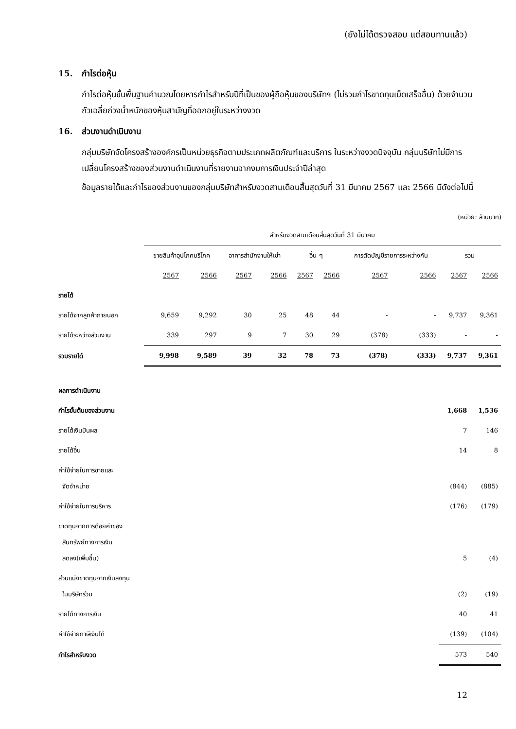(ยังไม่ได้ตรวจสอบ แต่สอบทานแล้ว)
15. กำไรต่อหุ้น
กำไรต่อหุ้นขั้นพื้นฐานคำนวณโดยหารกำไรสำหรับปีที่เป็นของผู้ถือหุ้นของบริษัทฯ (ไม่รวมกำไรขาดทุนเบ็ดเสร็จอื่น) ด้วยจำนวนถัวเฉลี่ยถ่วงน้ำหนักของหุ้นสามัญที่ออกอยู่ในระหว่างงวด
16. ส่วนงานดำเนินงาน
กลุ่มบริษัทจัดโครงสร้างองค์กรเป็นหน่วยธุรกิจตามประเภทผลิตภัณฑ์และบริการ ในระหว่างงวดปัจจุบัน กลุ่มบริษัทไม่มีการเปลี่ยนโครงสร้างของส่วนงานดำเนินงานที่รายงานจากงบการเงินประจำปีล่าสุด
ข้อมูลรายได้และกำไรของส่วนงานของกลุ่มบริษัทสำหรับงวดสามเดือนสิ้นสุดวันที่ 31 มีนาคม 2567 และ 2566 มีดังต่อไปนี้
(หน่วย: ล้านบาท)
| | สำหรับงวดสามเดือนสิ้นสุดวันที่ 31 มีนาคม | | | | | | | | | |
| --- | --- | --- | --- | --- | --- | --- | --- | --- | --- | --- |
| | ขายสินค้าอุปโภคบริโภค | | อาคารสำนักงานให้เช่า | | อื่น ๆ | | การตัดบัญชีรายการระหว่างกัน | | รวม | |
| | 2567 | 2566 | 2567 | 2566 | 2567 | 2566 | 2567 | 2566 | 2567 | 2566 |
| รายได้ | | | | | | | | | | |
| รายได้จากลูกค้าภายนอก | 9,659 | 9,292 | 30 | 25 | 48 | 44 | - | - | 9,737 | 9,361 |
| รายได้ระหว่างส่วนงาน | 339 | 297 | 9 | 7 | 30 | 29 | (378) | (333) | - | - |
| รวมรายได้ | 9,998 | 9,589 | 39 | 32 | 78 | 73 | (378) | (333) | 9,737 | 9,361 |
| ผลการดำเนินงาน | | | | | | | | | | |
| กำไรขั้นต้นของส่วนงาน | | | | | | | | | 1,668 | 1,536 |
| รายได้เงินปันผล | | | | | | | | | 7 | 146 |
| รายได้อื่น | | | | | | | | | 14 | 8 |
| ค่าใช้จ่ายในการขายและ จัดจำหน่าย | | | | | | | | | (844) | (885) |
| ค่าใช้จ่ายในการบริหาร | | | | | | | | | (176) | (179) |
| ขาดทุนจากการด้อยค่าของ สินทรัพย์ทางการเงิน ลดลง(เพิ่มขึ้น) | | | | | | | | | 5 | (4) |
| ส่วนแบ่งขาดทุนจากเงินลงทุน ในบริษัทร่วม | | | | | | | | | (2) | (19) |
| รายได้ทางการเงิน | | | | | | | | | 40 | 41 |
| ค่าใช้จ่ายภาษีเงินได้ | | | | | | | | | (139) | (104) |
| กำไรสำหรับงวด | | | | | | | | | 573 | 540 |
12